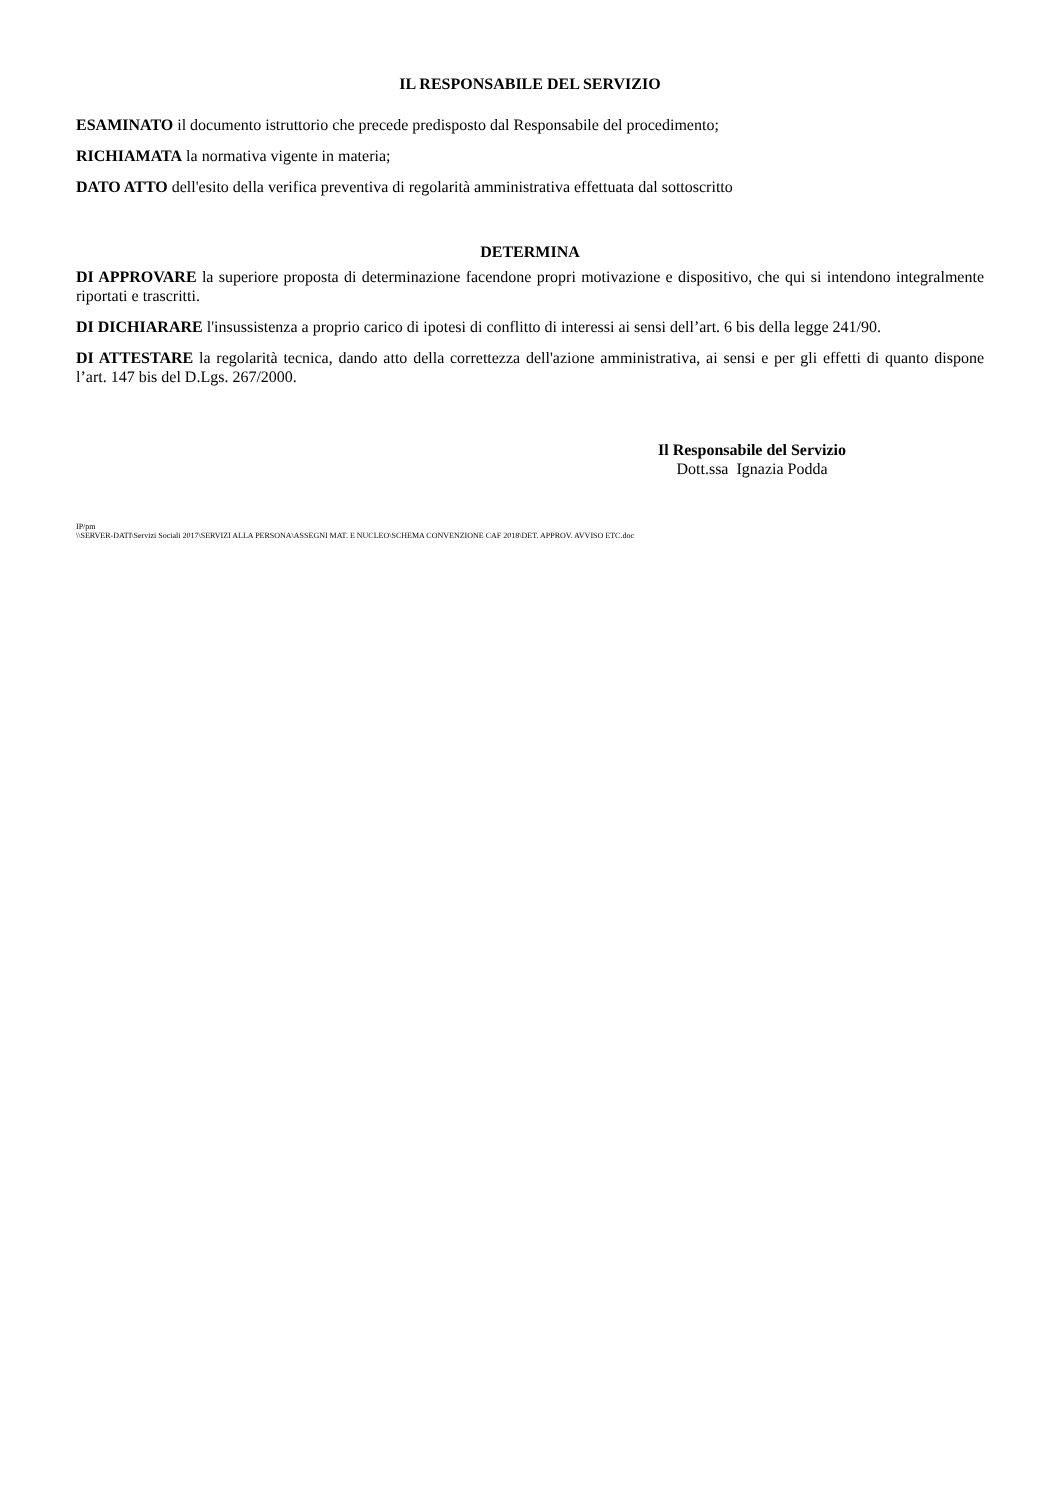IL RESPONSABILE DEL SERVIZIO
ESAMINATO il documento istruttorio che precede predisposto dal Responsabile del procedimento;
RICHIAMATA la normativa vigente in materia;
DATO ATTO dell'esito della verifica preventiva di regolarità amministrativa effettuata dal sottoscritto
DETERMINA
DI APPROVARE la superiore proposta di determinazione facendone propri motivazione e dispositivo, che qui si intendono integralmente riportati e trascritti.
DI DICHIARARE l'insussistenza a proprio carico di ipotesi di conflitto di interessi ai sensi dell’art. 6 bis della legge 241/90.
DI ATTESTARE la regolarità tecnica, dando atto della correttezza dell'azione amministrativa, ai sensi e per gli effetti di quanto dispone l’art. 147 bis del D.Lgs. 267/2000.
Il Responsabile del Servizio
Dott.ssa Ignazia Podda
IP/pm
\\SERVER-DATI\Servizi Sociali 2017\SERVIZI ALLA PERSONA\ASSEGNI MAT. E NUCLEO\SCHEMA CONVENZIONE CAF 2018\DET. APPROV. AVVISO ETC.doc